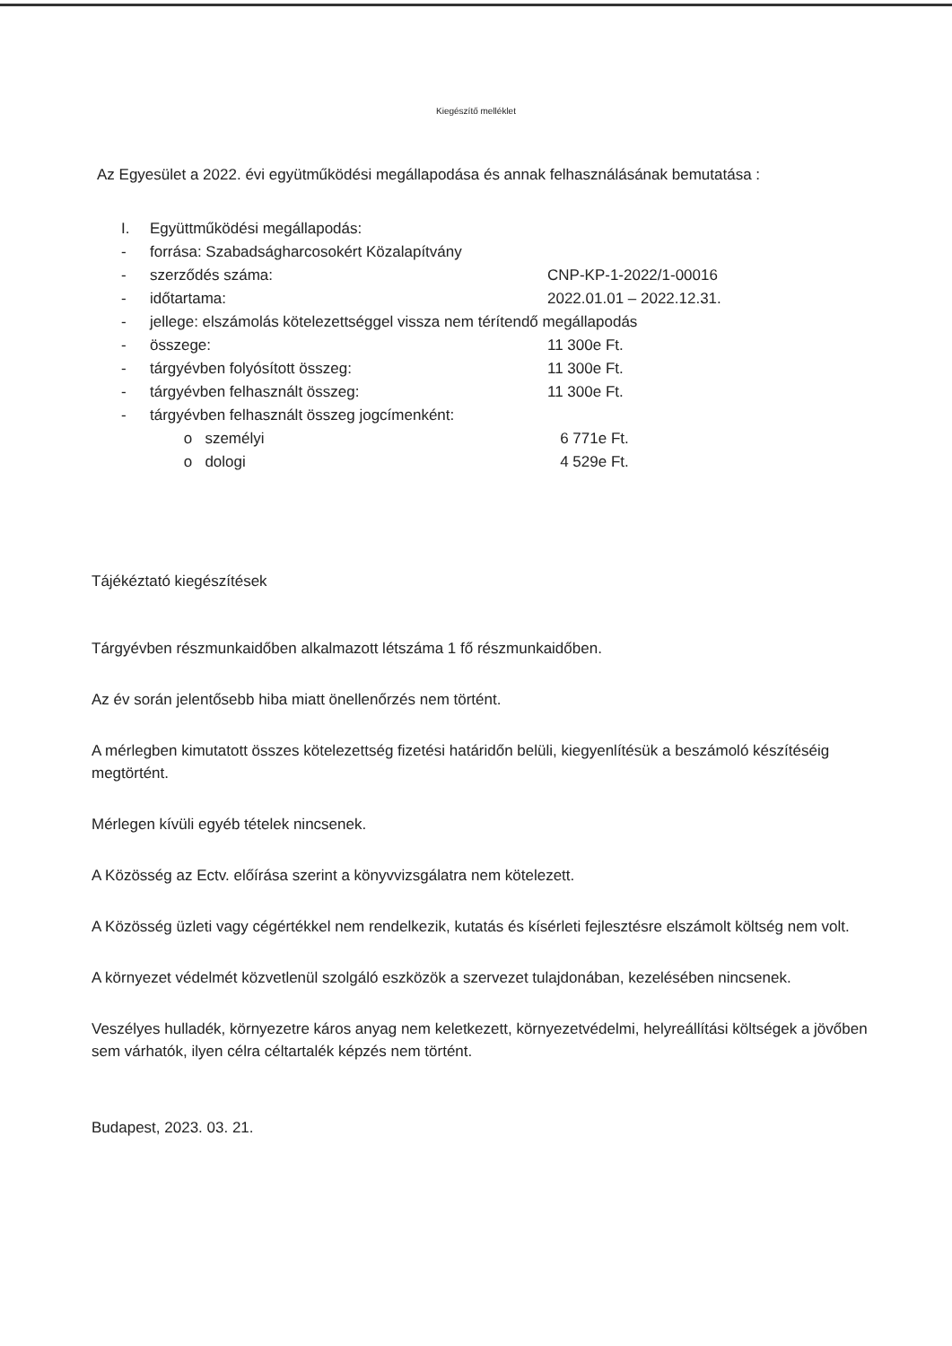Kiegészítő melléklet
Az Egyesület a 2022. évi együtműködési megállapodása és annak felhasználásának bemutatása :
| I. | Együttműködési megállapodás: | |
| - | forrása: Szabadságharcosokért Közalapítvány | |
| - | szerződés száma: | CNP-KP-1-2022/1-00016 |
| - | időtartama: | 2022.01.01 – 2022.12.31. |
| - | jellege: elszámolás kötelezettséggel vissza nem térítendő megállapodás | |
| - | összege: | 11 300e Ft. |
| - | tárgyévben folyósított összeg: | 11 300e Ft. |
| - | tárgyévben felhasznált összeg: | 11 300e Ft. |
| - | tárgyévben felhasznált összeg jogcímenként: | |
| | o személyi | 6 771e Ft. |
| | o dologi | 4 529e Ft. |
Tájékéztató kiegészítések
Tárgyévben részmunkaidőben alkalmazott létszáma 1 fő részmunkaidőben.
Az év során jelentősebb hiba miatt önellenőrzés nem történt.
A mérlegben kimutatott összes kötelezettség fizetési határidőn belüli, kiegyenlítésük a beszámoló készítéséig megtörtént.
Mérlegen kívüli egyéb tételek nincsenek.
A Közösség az Ectv. előírása szerint a könyvvizsgálatra nem kötelezett.
A Közösség üzleti vagy cégértékkel nem rendelkezik, kutatás és kísérleti fejlesztésre elszámolt költség nem volt.
A környezet védelmét közvetlenül szolgáló eszközök a szervezet tulajdonában, kezelésében nincsenek.
Veszélyes hulladék, környezetre káros anyag nem keletkezett, környezetvédelmi, helyreállítási költségek a jövőben sem várhatók, ilyen célra céltartalék képzés nem történt.
Budapest, 2023. 03. 21.